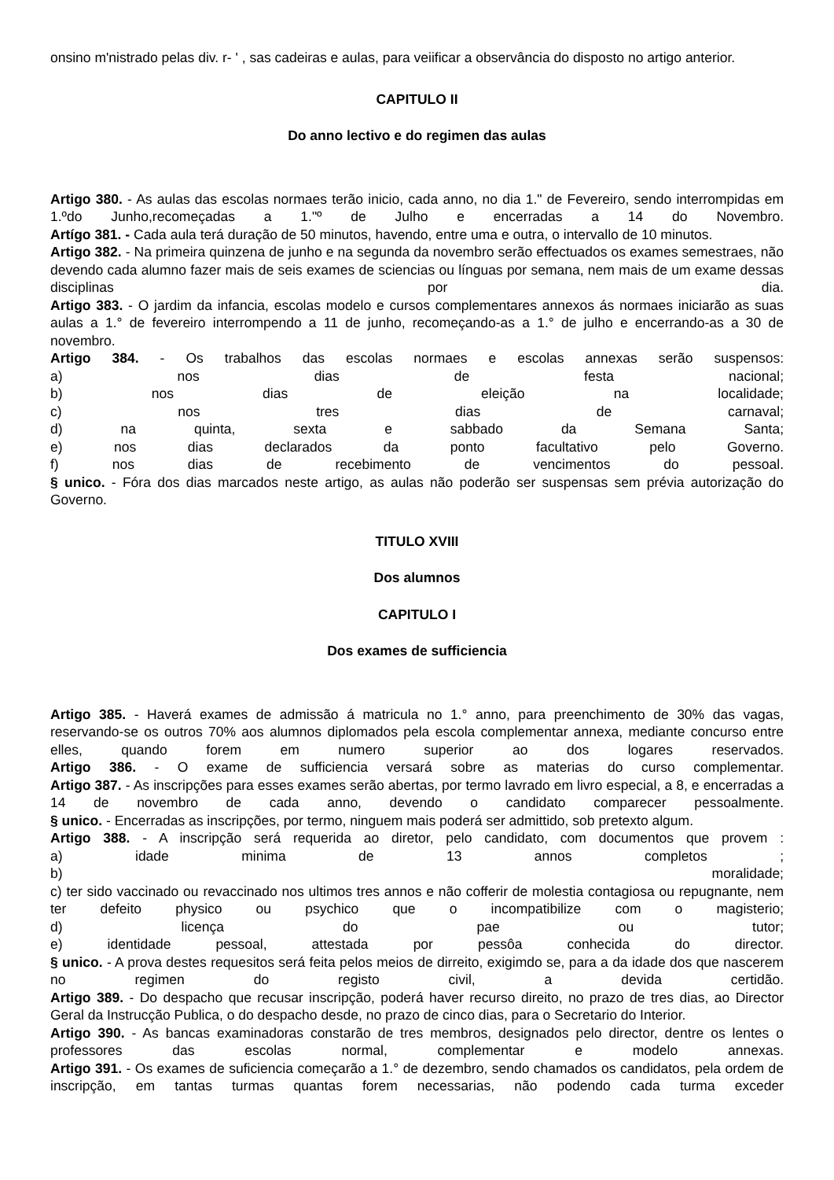onsino m'nistrado pelas div. r- ' , sas cadeiras e aulas, para veiificar a observância do disposto no artigo anterior.
CAPITULO II
Do anno lectivo e do regimen das aulas
Artigo 380. - As aulas das escolas normaes terão inicio, cada anno, no dia 1." de Fevereiro, sendo interrompidas em 1.ºdo Junho,recomeçadas a 1."º de Julho e encerradas a 14 do Novembro.
Artígo 381. - Cada aula terá duração de 50 minutos, havendo, entre uma e outra, o intervallo de 10 minutos.
Artigo 382. - Na primeira quinzena de junho e na segunda da novembro serão effectuados os exames semestraes, não devendo cada alumno fazer mais de seis exames de sciencias ou línguas por semana, nem mais de um exame dessas disciplinas por dia.
Artigo 383. - O jardim da infancia, escolas modelo e cursos complementares annexos ás normaes iniciarão as suas aulas a 1.° de fevereiro interrompendo a 11 de junho, recomeçando-as a 1.° de julho e encerrando-as a 30 de novembro.
Artigo 384. - Os trabalhos das escolas normaes e escolas annexas serão suspensos:
a) nos dias de festa nacional;
b) nos dias de eleição na localidade;
c) nos tres dias de carnaval;
d) na quinta, sexta e sabbado da Semana Santa;
e) nos dias declarados da ponto facultativo pelo Governo.
f) nos dias de recebimento de vencimentos do pessoal.
§ unico. - Fóra dos dias marcados neste artigo, as aulas não poderão ser suspensas sem prévia autorização do Governo.
TITULO XVIII
Dos alumnos
CAPITULO I
Dos exames de sufficiencia
Artigo 385. - Haverá exames de admissão á matricula no 1.° anno, para preenchimento de 30% das vagas, reservando-se os outros 70% aos alumnos diplomados pela escola complementar annexa, mediante concurso entre elles, quando forem em numero superior ao dos logares reservados.
Artigo 386. - O exame de sufficiencia versará sobre as materias do curso complementar.
Artigo 387. - As inscripções para esses exames serão abertas, por termo lavrado em livro especial, a 8, e encerradas a 14 de novembro de cada anno, devendo o candidato comparecer pessoalmente.
§ unico. - Encerradas as inscripções, por termo, ninguem mais poderá ser admittido, sob pretexto algum.
Artigo 388. - A inscripção será requerida ao diretor, pelo candidato, com documentos que provem :
a) idade minima de 13 annos completos ;
b) moralidade;
c) ter sido vaccinado ou revaccinado nos ultimos tres annos e não cofferir de molestia contagiosa ou repugnante, nem ter defeito physico ou psychico que o incompatibilize com o magisterio;
d) licença do pae ou tutor;
e) identidade pessoal, attestada por pessôa conhecida do director.
§ unico. - A prova destes requesitos será feita pelos meios de dirreito, exigimdo se, para a da idade dos que nascerem no regimen do registo civil, a devida certidão.
Artigo 389. - Do despacho que recusar inscripção, poderá haver recurso direito, no prazo de tres dias, ao Director Geral da Instrucção Publica, o do despacho desde, no prazo de cinco dias, para o Secretario do Interior.
Artigo 390. - As bancas examinadoras constarão de tres membros, designados pelo director, dentre os lentes o professores das escolas normal, complementar e modelo annexas.
Artigo 391. - Os exames de suficiencia começarão a 1.° de dezembro, sendo chamados os candidatos, pela ordem de inscripção, em tantas turmas quantas forem necessarias, não podendo cada turma exceder